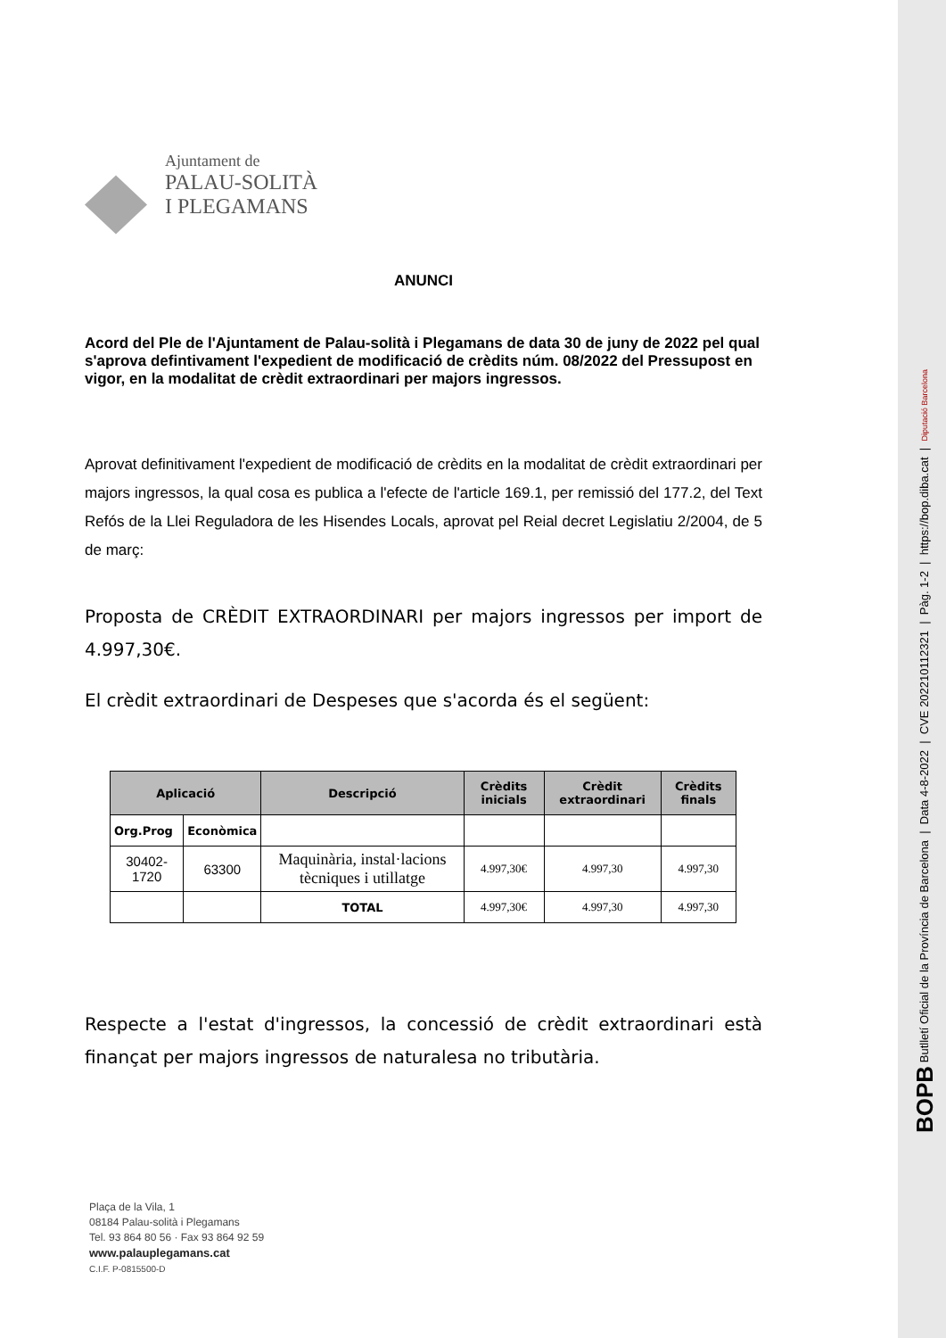Ajuntament de
PALAU-SOLITÀ
I PLEGAMANS
ANUNCI
Acord del Ple de l'Ajuntament de Palau-solità i Plegamans de data 30 de juny de 2022 pel qual s'aprova defintivament l'expedient de modificació de crèdits núm. 08/2022 del Pressupost en vigor, en la modalitat de crèdit extraordinari per majors ingressos.
Aprovat definitivament l'expedient de modificació de crèdits en la modalitat de crèdit extraordinari per majors ingressos, la qual cosa es publica a l'efecte de l'article 169.1, per remissió del 177.2, del Text Refós de la Llei Reguladora de les Hisendes Locals, aprovat pel Reial decret Legislatiu 2/2004, de 5 de març:
Proposta de CRÈDIT EXTRAORDINARI per majors ingressos per import de 4.997,30€.
El crèdit extraordinari de Despeses que s'acorda és el següent:
| Aplicació | | Descripció | Crèdits inicials | Crèdit extraordinari | Crèdits finals |
| --- | --- | --- | --- | --- | --- |
| Org.Prog | Econòmica | | | | |
| 30402-1720 | 63300 | Maquinària, instal·lacions tècniques i utillatge | 4.997,30€ | 4.997,30 | 4.997,30 |
| | | TOTAL | 4.997,30€ | 4.997,30 | 4.997,30 |
Respecte a l'estat d'ingressos, la concessió de crèdit extraordinari està finançat per majors ingressos de naturalesa no tributària.
Plaça de la Vila, 1
08184 Palau-solità i Plegamans
Tel. 93 864 80 56 · Fax 93 864 92 59
www.palauplegamans.cat
C.I.F. P-0815500-D
BOPB Butlletí Oficial de la Província de Barcelona | Data 4-8-2022 | CVE 202210112321 | Pàg. 1-2 | https://bop.diba.cat | Diputació Barcelona